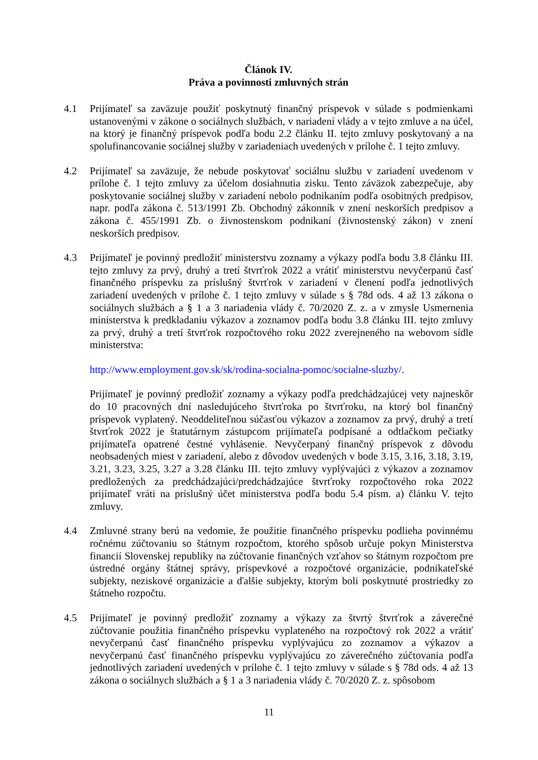Článok IV.
Práva a povinnosti zmluvných strán
4.1 Prijímateľ sa zaväzuje použiť poskytnutý finančný príspevok v súlade s podmienkami ustanovenými v zákone o sociálnych službách, v nariadení vlády a v tejto zmluve a na účel, na ktorý je finančný príspevok podľa bodu 2.2 článku II. tejto zmluvy poskytovaný a na spolufinancovanie sociálnej služby v zariadeniach uvedených v prílohe č. 1 tejto zmluvy.
4.2 Prijímateľ sa zaväzuje, že nebude poskytovať sociálnu službu v zariadení uvedenom v prílohe č. 1 tejto zmluvy za účelom dosiahnutia zisku. Tento záväzok zabezpečuje, aby poskytovanie sociálnej služby v zariadení nebolo podnikaním podľa osobitných predpisov, napr. podľa zákona č. 513/1991 Zb. Obchodný zákonník v znení neskorších predpisov a zákona č. 455/1991 Zb. o živnostenskom podnikaní (živnostenský zákon) v znení neskorších predpisov.
4.3 Prijímateľ je povinný predložiť ministerstvu zoznamy a výkazy podľa bodu 3.8 článku III. tejto zmluvy za prvý, druhý a tretí štvrťrok 2022 a vrátiť ministerstvu nevyčerpanú časť finančného príspevku za príslušný štvrťrok v zariadení v členení podľa jednotlivých zariadení uvedených v prílohe č. 1 tejto zmluvy v súlade s § 78d ods. 4 až 13 zákona o sociálnych službách a § 1 a 3 nariadenia vlády č. 70/2020 Z. z. a v zmysle Usmernenia ministerstva k predkladaniu výkazov a zoznamov podľa bodu 3.8 článku III. tejto zmluvy za prvý, druhý a tretí štvrťrok rozpočtového roku 2022 zverejneného na webovom sídle ministerstva:
http://www.employment.gov.sk/sk/rodina-socialna-pomoc/socialne-sluzby/.
Prijímateľ je povinný predložiť zoznamy a výkazy podľa predchádzajúcej vety najneskôr do 10 pracovných dní nasledujúceho štvrťroka po štvrťroku, na ktorý bol finančný príspevok vyplatený. Neoddeliteľnou súčasťou výkazov a zoznamov za prvý, druhý a tretí štvrťrok 2022 je štatutárnym zástupcom prijímateľa podpísané a odtlačkom pečiatky prijímateľa opatrené čestné vyhlásenie. Nevyčerpaný finančný príspevok z dôvodu neobsadených miest v zariadení, alebo z dôvodov uvedených v bode 3.15, 3.16, 3.18, 3.19, 3.21, 3.23, 3.25, 3.27 a 3.28 článku III. tejto zmluvy vyplývajúci z výkazov a zoznamov predložených za predchádzajúci/predchádzajúce štvrťroky rozpočtového roka 2022 prijímateľ vráti na príslušný účet ministerstva podľa bodu 5.4 písm. a) článku V. tejto zmluvy.
4.4 Zmluvné strany berú na vedomie, že použitie finančného príspevku podlieha povinnému ročnému zúčtovaniu so štátnym rozpočtom, ktorého spôsob určuje pokyn Ministerstva financií Slovenskej republiky na zúčtovanie finančných vzťahov so štátnym rozpočtom pre ústredné orgány štátnej správy, príspevkové a rozpočtové organizácie, podnikateľské subjekty, neziskové organizácie a ďalšie subjekty, ktorým boli poskytnuté prostriedky zo štátneho rozpočtu.
4.5 Prijímateľ je povinný predložiť zoznamy a výkazy za štvrtý štvrťrok a záverečné zúčtovanie použitia finančného príspevku vyplateného na rozpočtový rok 2022 a vrátiť nevyčerpanú časť finančného príspevku vyplývajúcu zo zoznamov a výkazov a nevyčerpanú časť finančného príspevku vyplývajúcu zo záverečného zúčtovania podľa jednotlivých zariadení uvedených v prílohe č. 1 tejto zmluvy v súlade s § 78d ods. 4 až 13 zákona o sociálnych službách a § 1 a 3 nariadenia vlády č. 70/2020 Z. z. spôsobom
11